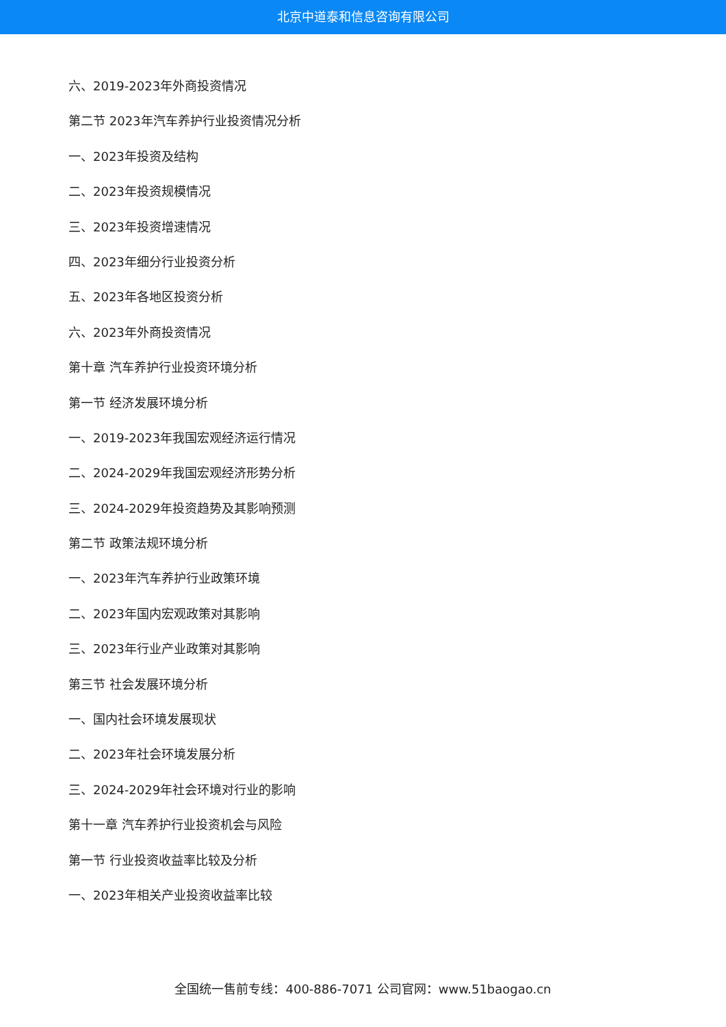北京中道泰和信息咨询有限公司
六、2019-2023年外商投资情况
第二节 2023年汽车养护行业投资情况分析
一、2023年投资及结构
二、2023年投资规模情况
三、2023年投资增速情况
四、2023年细分行业投资分析
五、2023年各地区投资分析
六、2023年外商投资情况
第十章 汽车养护行业投资环境分析
第一节 经济发展环境分析
一、2019-2023年我国宏观经济运行情况
二、2024-2029年我国宏观经济形势分析
三、2024-2029年投资趋势及其影响预测
第二节 政策法规环境分析
一、2023年汽车养护行业政策环境
二、2023年国内宏观政策对其影响
三、2023年行业产业政策对其影响
第三节 社会发展环境分析
一、国内社会环境发展现状
二、2023年社会环境发展分析
三、2024-2029年社会环境对行业的影响
第十一章 汽车养护行业投资机会与风险
第一节 行业投资收益率比较及分析
一、2023年相关产业投资收益率比较
全国统一售前专线：400-886-7071 公司官网：www.51baogao.cn